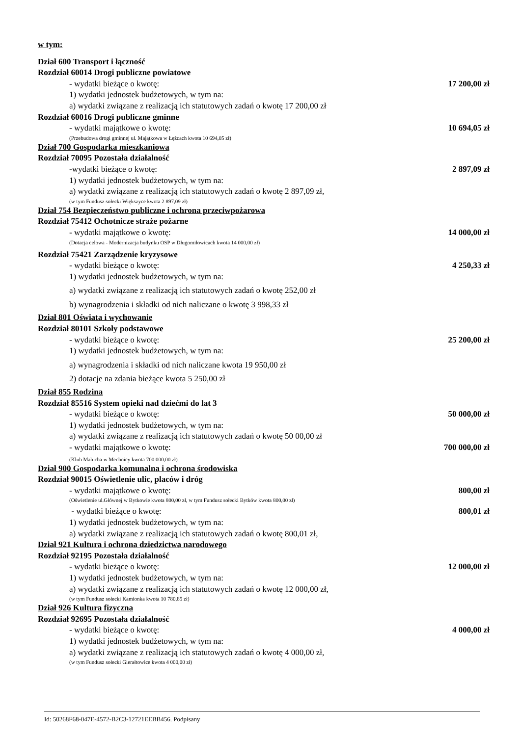w tym:
Dział 600 Transport i łączność
Rozdział 60014 Drogi publiczne powiatowe
- wydatki bieżące o kwotę: 17 200,00 zł
1) wydatki jednostek budżetowych, w tym na:
a) wydatki związane z realizacją ich statutowych zadań o kwotę 17 200,00 zł
Rozdział 60016 Drogi publiczne gminne
- wydatki majątkowe o kwotę: 10 694,05 zł
(Przebudowa drogi gminnej ul. Majątkowa w Łężcach kwota 10 694,05 zł)
Dział 700 Gospodarka mieszkaniowa
Rozdział 70095 Pozostała działalność
-wydatki bieżące o kwotę: 2 897,09 zł
1) wydatki jednostek budżetowych, w tym na:
a) wydatki związane z realizacją ich statutowych zadań o kwotę 2 897,09 zł,
(w tym Fundusz sołecki Większyce kwota 2 897,09 zł)
Dział 754 Bezpieczeństwo publiczne i ochrona przeciwpożarowa
Rozdział 75412 Ochotnicze straże pożarne
- wydatki majątkowe o kwotę: 14 000,00 zł
(Dotacja celowa - Modernizacja budynku OSP w Długomiłowicach kwota 14 000,00 zł)
Rozdział 75421 Zarządzenie kryzysowe
- wydatki bieżące o kwotę: 4 250,33 zł
1) wydatki jednostek budżetowych, w tym na:
a) wydatki związane z realizacją ich statutowych zadań o kwotę 252,00 zł
b) wynagrodzenia i składki od nich naliczane o kwotę 3 998,33 zł
Dział 801 Oświata i wychowanie
Rozdział 80101 Szkoły podstawowe
- wydatki bieżące o kwotę: 25 200,00 zł
1) wydatki jednostek budżetowych, w tym na:
a) wynagrodzenia i składki od nich naliczane kwota 19 950,00 zł
2) dotacje na zdania bieżące kwota 5 250,00 zł
Dział 855 Rodzina
Rozdział 85516 System opieki nad dziećmi do lat 3
- wydatki bieżące o kwotę: 50 000,00 zł
1) wydatki jednostek budżetowych, w tym na:
a) wydatki związane z realizacją ich statutowych zadań o kwotę 50 00,00 zł
- wydatki majątkowe o kwotę: 700 000,00 zł
(Klub Malucha w Mechnicy kwota 700 000,00 zł)
Dział 900 Gospodarka komunalna i ochrona środowiska
Rozdział 90015 Oświetlenie ulic, placów i dróg
- wydatki majątkowe o kwotę: 800,00 zł
(Oświetlenie ul.Głównej w Bytkowie kwota 800,00 zł, w tym Fundusz sołecki Bytków kwota 800,00 zł)
- wydatki bieżące o kwotę: 800,01 zł
1) wydatki jednostek budżetowych, w tym na:
a) wydatki związane z realizacją ich statutowych zadań o kwotę 800,01 zł,
Dział 921 Kultura i ochrona dziedzictwa narodowego
Rozdział 92195 Pozostała działalność
- wydatki bieżące o kwotę: 12 000,00 zł
1) wydatki jednostek budżetowych, w tym na:
a) wydatki związane z realizacją ich statutowych zadań o kwotę 12 000,00 zł,
(w tym Fundusz sołecki Kamionka kwota 10 780,85 zł)
Dział 926 Kultura fizyczna
Rozdział 92695 Pozostała działalność
- wydatki bieżące o kwotę: 4 000,00 zł
1) wydatki jednostek budżetowych, w tym na:
a) wydatki związane z realizacją ich statutowych zadań o kwotę 4 000,00 zł,
(w tym Fundusz sołecki Gierałtowice kwota 4 000,00 zł)
Id: 50268F68-047E-4572-B2C3-12721EEBB456. Podpisany